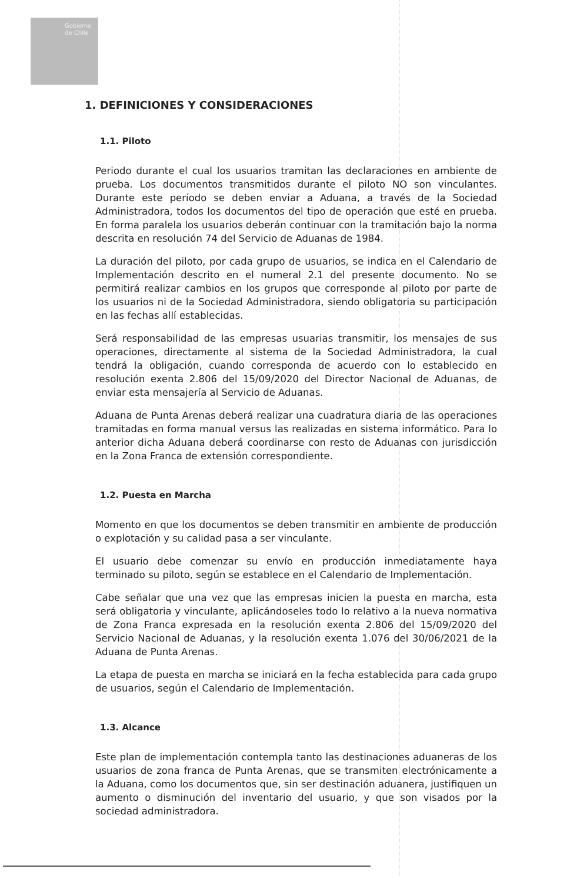Gobierno
de Chile
1. DEFINICIONES Y CONSIDERACIONES
1.1. Piloto
Periodo durante el cual los usuarios tramitan las declaraciones en ambiente de prueba. Los documentos transmitidos durante el piloto NO son vinculantes. Durante este período se deben enviar a Aduana, a través de la Sociedad Administradora, todos los documentos del tipo de operación que esté en prueba. En forma paralela los usuarios deberán continuar con la tramitación bajo la norma descrita en resolución 74 del Servicio de Aduanas de 1984.
La duración del piloto, por cada grupo de usuarios, se indica en el Calendario de Implementación descrito en el numeral 2.1 del presente documento. No se permitirá realizar cambios en los grupos que corresponde al piloto por parte de los usuarios ni de la Sociedad Administradora, siendo obligatoria su participación en las fechas allí establecidas.
Será responsabilidad de las empresas usuarias transmitir, los mensajes de sus operaciones, directamente al sistema de la Sociedad Administradora, la cual tendrá la obligación, cuando corresponda de acuerdo con lo establecido en resolución exenta 2.806 del 15/09/2020 del Director Nacional de Aduanas, de enviar esta mensajería al Servicio de Aduanas.
Aduana de Punta Arenas deberá realizar una cuadratura diaria de las operaciones tramitadas en forma manual versus las realizadas en sistema informático. Para lo anterior dicha Aduana deberá coordinarse con resto de Aduanas con jurisdicción en la Zona Franca de extensión correspondiente.
1.2. Puesta en Marcha
Momento en que los documentos se deben transmitir en ambiente de producción o explotación y su calidad pasa a ser vinculante.
El usuario debe comenzar su envío en producción inmediatamente haya terminado su piloto, según se establece en el Calendario de Implementación.
Cabe señalar que una vez que las empresas inicien la puesta en marcha, esta será obligatoria y vinculante, aplicándoseles todo lo relativo a la nueva normativa de Zona Franca expresada en la resolución exenta 2.806 del 15/09/2020 del Servicio Nacional de Aduanas, y la resolución exenta 1.076 del 30/06/2021 de la Aduana de Punta Arenas.
La etapa de puesta en marcha se iniciará en la fecha establecida para cada grupo de usuarios, según el Calendario de Implementación.
1.3. Alcance
Este plan de implementación contempla tanto las destinaciones aduaneras de los usuarios de zona franca de Punta Arenas, que se transmiten electrónicamente a la Aduana, como los documentos que, sin ser destinación aduanera, justifiquen un aumento o disminución del inventario del usuario, y que son visados por la sociedad administradora.